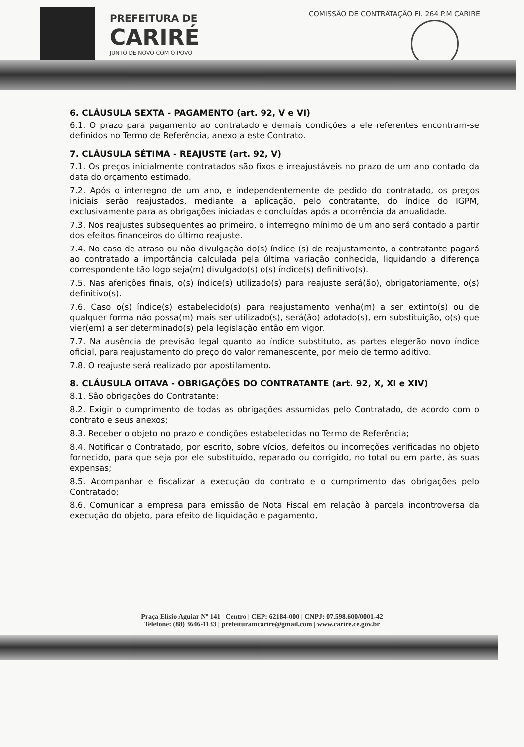PREFEITURA DE
CARIRÉ
JUNTO DE NOVO COM O POVO
COMISSÃO DE CONTRATAÇÃO Fl. 264 P.M CARIRÉ
6. CLÁUSULA SEXTA - PAGAMENTO (art. 92, V e VI)
6.1. O prazo para pagamento ao contratado e demais condições a ele referentes encontram-se definidos no Termo de Referência, anexo a este Contrato.
7. CLÁUSULA SÉTIMA - REAJUSTE (art. 92, V)
7.1. Os preços inicialmente contratados são fixos e irreajustáveis no prazo de um ano contado da data do orçamento estimado.
7.2. Após o interregno de um ano, e independentemente de pedido do contratado, os preços iniciais serão reajustados, mediante a aplicação, pelo contratante, do índice do IGPM, exclusivamente para as obrigações iniciadas e concluídas após a ocorrência da anualidade.
7.3. Nos reajustes subsequentes ao primeiro, o interregno mínimo de um ano será contado a partir dos efeitos financeiros do último reajuste.
7.4. No caso de atraso ou não divulgação do(s) índice (s) de reajustamento, o contratante pagará ao contratado a importância calculada pela última variação conhecida, liquidando a diferença correspondente tão logo seja(m) divulgado(s) o(s) índice(s) definitivo(s).
7.5. Nas aferições finais, o(s) índice(s) utilizado(s) para reajuste será(ão), obrigatoriamente, o(s) definitivo(s).
7.6. Caso o(s) índice(s) estabelecido(s) para reajustamento venha(m) a ser extinto(s) ou de qualquer forma não possa(m) mais ser utilizado(s), será(ão) adotado(s), em substituição, o(s) que vier(em) a ser determinado(s) pela legislação então em vigor.
7.7. Na ausência de previsão legal quanto ao índice substituto, as partes elegerão novo índice oficial, para reajustamento do preço do valor remanescente, por meio de termo aditivo.
7.8. O reajuste será realizado por apostilamento.
8. CLÁUSULA OITAVA - OBRIGAÇÕES DO CONTRATANTE (art. 92, X, XI e XIV)
8.1. São obrigações do Contratante:
8.2. Exigir o cumprimento de todas as obrigações assumidas pelo Contratado, de acordo com o contrato e seus anexos;
8.3. Receber o objeto no prazo e condições estabelecidas no Termo de Referência;
8.4. Notificar o Contratado, por escrito, sobre vícios, defeitos ou incorreções verificadas no objeto fornecido, para que seja por ele substituído, reparado ou corrigido, no total ou em parte, às suas expensas;
8.5. Acompanhar e fiscalizar a execução do contrato e o cumprimento das obrigações pelo Contratado;
8.6. Comunicar a empresa para emissão de Nota Fiscal em relação à parcela incontroversa da execução do objeto, para efeito de liquidação e pagamento,
Praça Elísio Aguiar Nº 141 | Centro | CEP: 62184-000 | CNPJ: 07.598.600/0001-42
Telefone: (88) 3646-1133 | prefeituramcarire@gmail.com | www.carire.ce.gov.br